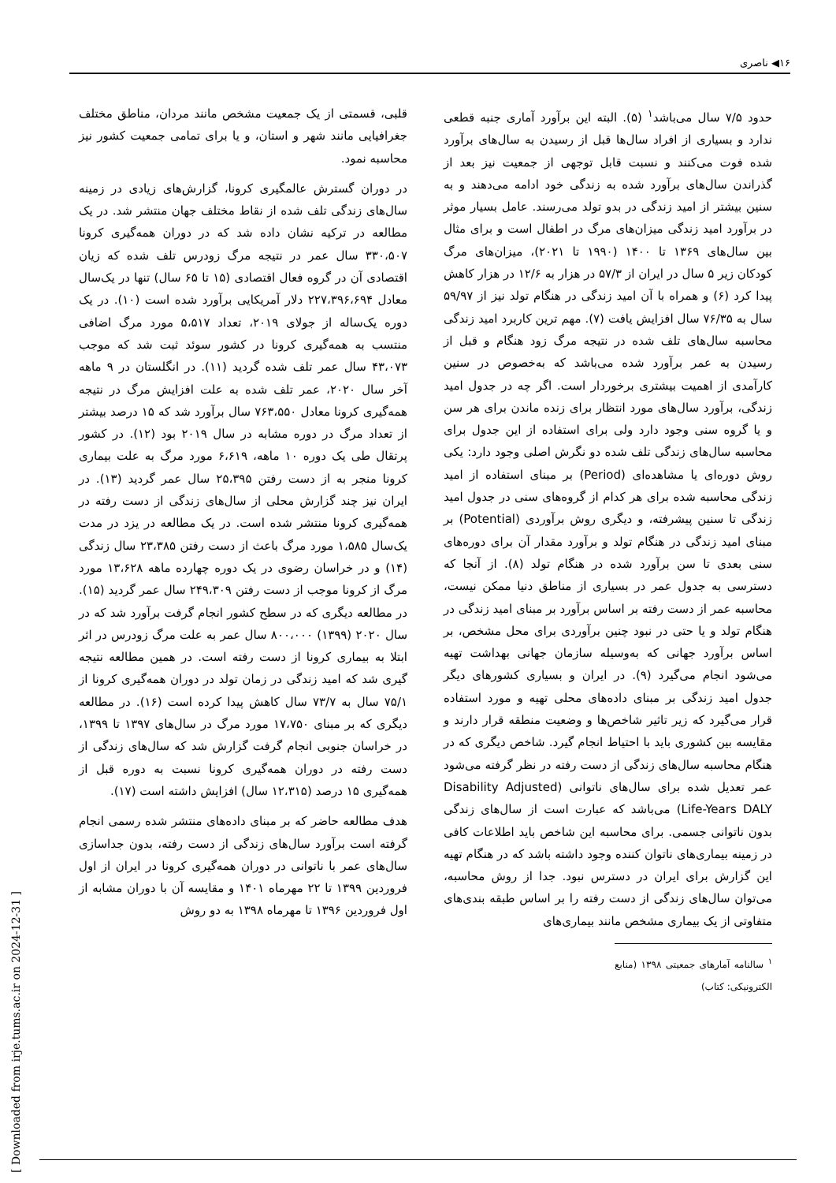۱۶◀ ناصری
حدود ۷/۵ سال می‌باشد<sup>۱</sup> (۵). البته این برآورد آماری جنبه قطعی ندارد و بسیاری از افراد سال‌ها قبل از رسیدن به سال‌های برآورد شده فوت می‌کنند و نسبت قابل توجهی از جمعیت نیز بعد از گذراندن سال‌های برآورد شده به زندگی خود ادامه می‌دهند و به سنین بیشتر از امید زندگی در بدو تولد می‌رسند. عامل بسیار موثر در برآورد امید زندگی میزان‌های مرگ در اطفال است و برای مثال بین سال‌های ۱۳۶۹ تا ۱۴۰۰ (۱۹۹۰ تا ۲۰۲۱)، میزان‌های مرگ کودکان زیر ۵ سال در ایران از ۵۷/۳ در هزار به ۱۲/۶ در هزار کاهش پیدا کرد (۶) و همراه با آن امید زندگی در هنگام تولد نیز از ۵۹/۹۷ سال به ۷۶/۳۵ سال افزایش یافت (۷). مهم ترین کاربرد امید زندگی محاسبه سال‌های تلف شده در نتیجه مرگ زود هنگام و قبل از رسیدن به عمر برآورد شده می‌باشد که به‌خصوص در سنین کارآمدی از اهمیت بیشتری برخوردار است. اگر چه در جدول امید زندگی، برآورد سال‌های مورد انتظار برای زنده ماندن برای هر سن و یا گروه سنی وجود دارد ولی برای استفاده از این جدول برای محاسبه سال‌های زندگی تلف شده دو نگرش اصلی وجود دارد: یکی روش دوره‌ای یا مشاهده‌ای (Period) بر مبنای استفاده از امید زندگی محاسبه شده برای هر کدام از گروه‌های سنی در جدول امید زندگی تا سنین پیشرفته، و دیگری روش برآوردی (Potential) بر مبنای امید زندگی در هنگام تولد و برآورد مقدار آن برای دوره‌های سنی بعدی تا سن برآورد شده در هنگام تولد (۸). از آنجا که دسترسی به جدول عمر در بسیاری از مناطق دنیا ممکن نیست، محاسبه عمر از دست رفته بر اساس برآورد بر مبنای امید زندگی در هنگام تولد و یا حتی در نبود چنین برآوردی برای محل مشخص، بر اساس برآورد جهانی که به‌وسیله سازمان جهانی بهداشت تهیه می‌شود انجام می‌گیرد (۹). در ایران و بسیاری کشورهای دیگر جدول امید زندگی بر مبنای داده‌های محلی تهیه و مورد استفاده قرار می‌گیرد که زیر تاثیر شاخص‌ها و وضعیت منطقه قرار دارند و مقایسه بین کشوری باید با احتیاط انجام گیرد. شاخص دیگری که در هنگام محاسبه سال‌های زندگی از دست رفته در نظر گرفته می‌شود عمر تعدیل شده برای سال‌های ناتوانی (Disability Adjusted Life-Years DALY) می‌باشد که عبارت است از سال‌های زندگی بدون ناتوانی جسمی. برای محاسبه این شاخص باید اطلاعات کافی در زمینه بیماری‌های ناتوان کننده وجود داشته باشد که در هنگام تهیه این گزارش برای ایران در دسترس نبود. جدا از روش محاسبه، می‌توان سال‌های زندگی از دست رفته را بر اساس طبقه بندی‌های متفاوتی از یک بیماری مشخص مانند بیماری‌های
<sup>۱</sup> سالنامه آمارهای جمعیتی ۱۳۹۸ (منابع الکترونیکی: کتاب)
قلبی، قسمتی از یک جمعیت مشخص مانند مردان، مناطق مختلف جغرافیایی مانند شهر و استان، و یا برای تمامی جمعیت کشور نیز محاسبه نمود.
در دوران گسترش عالمگیری کرونا، گزارش‌های زیادی در زمینه سال‌های زندگی تلف شده از نقاط مختلف جهان منتشر شد. در یک مطالعه در ترکیه نشان داده شد که در دوران همه‌گیری کرونا ۳۳۰،۵۰۷ سال عمر در نتیجه مرگ زودرس تلف شده که زیان اقتصادی آن در گروه فعال اقتصادی (۱۵ تا ۶۵ سال) تنها در یک‌سال معادل ۲۲۷،۳۹۶،۶۹۴ دلار آمریکایی برآورد شده است (۱۰). در یک دوره یک‌ساله از جولای ۲۰۱۹، تعداد ۵،۵۱۷ مورد مرگ اضافی منتسب به همه‌گیری کرونا در کشور سوئد ثبت شد که موجب ۴۳،۰۷۳ سال عمر تلف شده گردید (۱۱). در انگلستان در ۹ ماهه آخر سال ۲۰۲۰، عمر تلف شده به علت افزایش مرگ در نتیجه همه‌گیری کرونا معادل ۷۶۳،۵۵۰ سال برآورد شد که ۱۵ درصد بیشتر از تعداد مرگ در دوره مشابه در سال ۲۰۱۹ بود (۱۲). در کشور پرتقال طی یک دوره ۱۰ ماهه، ۶،۶۱۹ مورد مرگ به علت بیماری کرونا منجر به از دست رفتن ۲۵،۳۹۵ سال عمر گردید (۱۳). در ایران نیز چند گزارش محلی از سال‌های زندگی از دست رفته در همه‌گیری کرونا منتشر شده است. در یک مطالعه در یزد در مدت یک‌سال ۱،۵۸۵ مورد مرگ باعث از دست رفتن ۲۳،۳۸۵ سال زندگی (۱۴) و در خراسان رضوی در یک دوره چهارده ماهه ۱۳،۶۲۸ مورد مرگ از کرونا موجب از دست رفتن ۲۴۹،۳۰۹ سال عمر گردید (۱۵). در مطالعه دیگری که در سطح کشور انجام گرفت برآورد شد که در سال ۲۰۲۰ (۱۳۹۹) ۸۰۰،۰۰۰ سال عمر به علت مرگ زودرس در اثر ابتلا به بیماری کرونا از دست رفته است. در همین مطالعه نتیجه گیری شد که امید زندگی در زمان تولد در دوران همه‌گیری کرونا از ۷۵/۱ سال به ۷۳/۷ سال کاهش پیدا کرده است (۱۶). در مطالعه دیگری که بر مبنای ۱۷،۷۵۰ مورد مرگ در سال‌های ۱۳۹۷ تا ۱۳۹۹، در خراسان جنوبی انجام گرفت گزارش شد که سال‌های زندگی از دست رفته در دوران همه‌گیری کرونا نسبت به دوره قبل از همه‌گیری ۱۵ درصد (۱۲،۳۱۵ سال) افزایش داشته است (۱۷).
هدف مطالعه حاضر که بر مبنای داده‌های منتشر شده رسمی انجام گرفته است برآورد سال‌های زندگی از دست رفته، بدون جداسازی سال‌های عمر با ناتوانی در دوران همه‌گیری کرونا در ایران از اول فروردین ۱۳۹۹ تا ۲۲ مهرماه ۱۴۰۱ و مقایسه آن با دوران مشابه از اول فروردین ۱۳۹۶ تا مهرماه ۱۳۹۸ به دو روش
[ Downloaded from irje.tums.ac.ir on 2024-12-31 ]